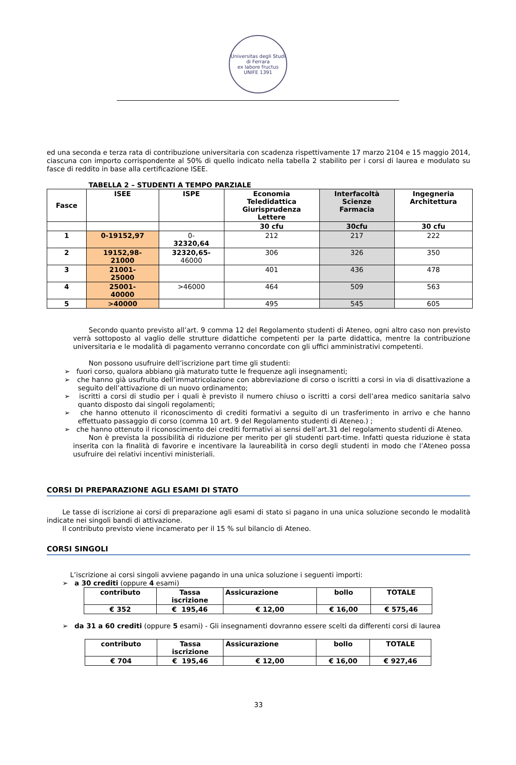Universitas degli Studi di Ferrara
ex labore fructus
UNIFE 1391
ed una seconda e terza rata di contribuzione universitaria con scadenza rispettivamente 17 marzo 2104 e 15 maggio 2014, ciascuna con importo corrispondente al 50% di quello indicato nella tabella 2 stabilito per i corsi di laurea e modulato su fasce di reddito in base alla certificazione ISEE.
TABELLA 2 – STUDENTI A TEMPO PARZIALE
| Fasce | ISEE | ISPE | Economia Teledidattica Giurisprudenza Lettere | Interfacoltà Scienze Farmacia | Ingegneria Architettura |
| --- | --- | --- | --- | --- | --- |
| | | | 30 cfu | 30cfu | 30 cfu |
| 1 | 0-19152,97 | 0- 32320,64 | 212 | 217 | 222 |
| 2 | 19152,98- 21000 | 32320,65- 46000 | 306 | 326 | 350 |
| 3 | 21001- 25000 | | 401 | 436 | 478 |
| 4 | 25001- 40000 | >46000 | 464 | 509 | 563 |
| 5 | >40000 | | 495 | 545 | 605 |
Secondo quanto previsto all’art. 9 comma 12 del Regolamento studenti di Ateneo, ogni altro caso non previsto verrà sottoposto al vaglio delle strutture didattiche competenti per la parte didattica, mentre la contribuzione universitaria e le modalità di pagamento verranno concordate con gli uffici amministrativi competenti.
Non possono usufruire dell’iscrizione part time gli studenti:
➢ fuori corso, qualora abbiano già maturato tutte le frequenze agli insegnamenti;
➢ che hanno già usufruito dell’immatricolazione con abbreviazione di corso o iscritti a corsi in via di disattivazione a seguito dell’attivazione di un nuovo ordinamento;
➢ iscritti a corsi di studio per i quali è previsto il numero chiuso o iscritti a corsi dell’area medico sanitaria salvo quanto disposto dai singoli regolamenti;
➢ che hanno ottenuto il riconoscimento di crediti formativi a seguito di un trasferimento in arrivo e che hanno effettuato passaggio di corso (comma 10 art. 9 del Regolamento studenti di Ateneo.) ;
➢ che hanno ottenuto il riconoscimento dei crediti formativi ai sensi dell’art.31 del regolamento studenti di Ateneo.
Non è prevista la possibilità di riduzione per merito per gli studenti part-time. Infatti questa riduzione è stata inserita con la finalità di favorire e incentivare la laureabilità in corso degli studenti in modo che l’Ateneo possa usufruire dei relativi incentivi ministeriali.
CORSI DI PREPARAZIONE AGLI ESAMI DI STATO
Le tasse di iscrizione ai corsi di preparazione agli esami di stato si pagano in una unica soluzione secondo le modalità indicate nei singoli bandi di attivazione.
Il contributo previsto viene incamerato per il 15 % sul bilancio di Ateneo.
CORSI SINGOLI
L’iscrizione ai corsi singoli avviene pagando in una unica soluzione i seguenti importi:
➢ a 30 crediti (oppure 4 esami)
| contributo | Tassa iscrizione | Assicurazione | bollo | TOTALE |
| --- | --- | --- | --- | --- |
| € 352 | € 195,46 | € 12,00 | € 16,00 | € 575,46 |
➢ da 31 a 60 crediti (oppure 5 esami) - Gli insegnamenti dovranno essere scelti da differenti corsi di laurea
| contributo | Tassa iscrizione | Assicurazione | bollo | TOTALE |
| --- | --- | --- | --- | --- |
| € 704 | € 195,46 | € 12,00 | € 16,00 | € 927,46 |
33